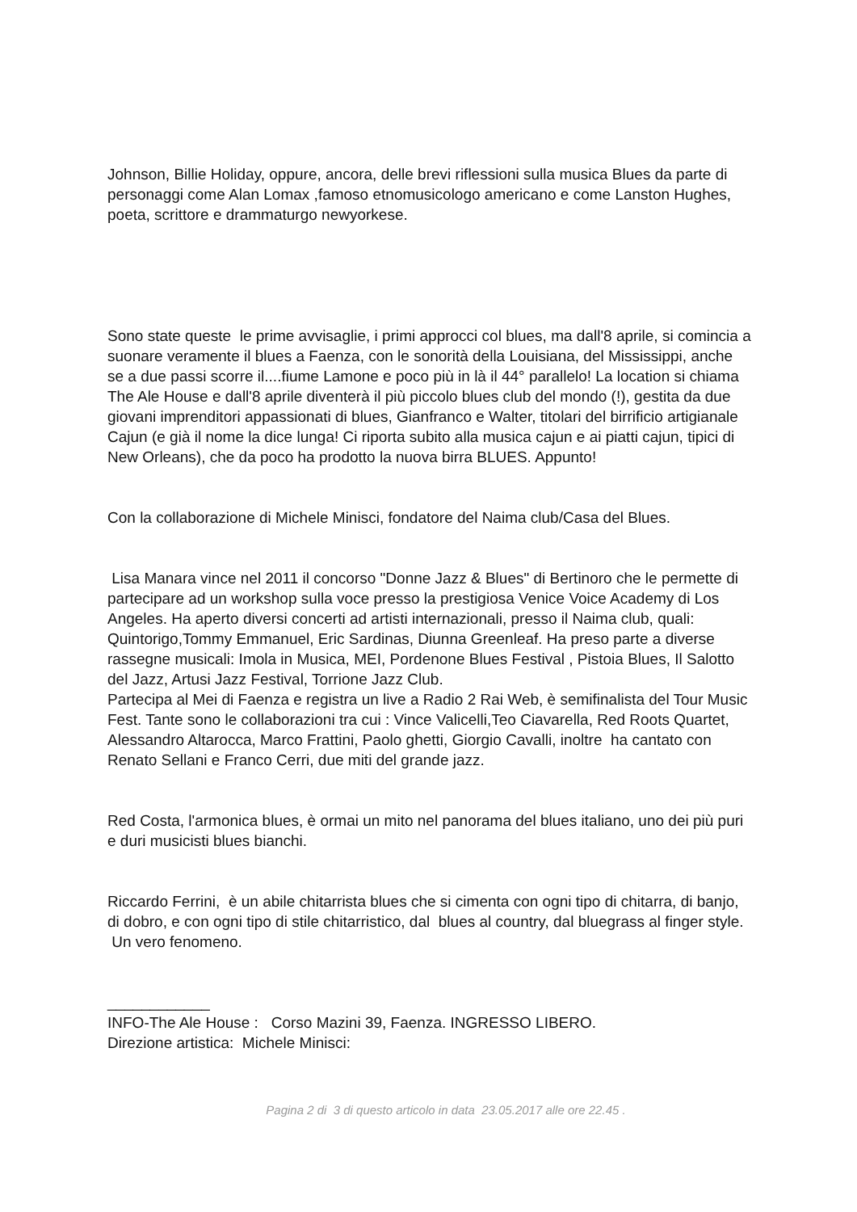Johnson, Billie Holiday, oppure, ancora, delle brevi riflessioni sulla musica Blues da parte di personaggi come Alan Lomax ,famoso etnomusicologo americano e come Lanston Hughes, poeta, scrittore e drammaturgo newyorkese.
Sono state queste le prime avvisaglie, i primi approcci col blues, ma dall'8 aprile, si comincia a suonare veramente il blues a Faenza, con le sonorità della Louisiana, del Mississippi, anche se a due passi scorre il....fiume Lamone e poco più in là il 44° parallelo! La location si chiama The Ale House e dall'8 aprile diventerà il più piccolo blues club del mondo (!), gestita da due giovani imprenditori appassionati di blues, Gianfranco e Walter, titolari del birrificio artigianale Cajun (e già il nome la dice lunga! Ci riporta subito alla musica cajun e ai piatti cajun, tipici di New Orleans), che da poco ha prodotto la nuova birra BLUES. Appunto!
Con la collaborazione di Michele Minisci, fondatore del Naima club/Casa del Blues.
Lisa Manara vince nel 2011 il concorso "Donne Jazz & Blues" di Bertinoro che le permette di partecipare ad un workshop sulla voce presso la prestigiosa Venice Voice Academy di Los Angeles. Ha aperto diversi concerti ad artisti internazionali, presso il Naima club, quali: Quintorigo,Tommy Emmanuel, Eric Sardinas, Diunna Greenleaf. Ha preso parte a diverse rassegne musicali: Imola in Musica, MEI, Pordenone Blues Festival , Pistoia Blues, Il Salotto del Jazz, Artusi Jazz Festival, Torrione Jazz Club.
Partecipa al Mei di Faenza e registra un live a Radio 2 Rai Web, è semifinalista del Tour Music Fest. Tante sono le collaborazioni tra cui : Vince Valicelli,Teo Ciavarella, Red Roots Quartet, Alessandro Altarocca, Marco Frattini, Paolo ghetti, Giorgio Cavalli, inoltre ha cantato con Renato Sellani e Franco Cerri, due miti del grande jazz.
Red Costa, l'armonica blues, è ormai un mito nel panorama del blues italiano, uno dei più puri e duri musicisti blues bianchi.
Riccardo Ferrini, è un abile chitarrista blues che si cimenta con ogni tipo di chitarra, di banjo, di dobro, e con ogni tipo di stile chitarristico, dal blues al country, dal bluegrass al finger style. Un vero fenomeno.
____________
INFO-The Ale House : Corso Mazini 39, Faenza. INGRESSO LIBERO.
Direzione artistica: Michele Minisci:
Pagina 2 di 3 di questo articolo in data 23.05.2017 alle ore 22.45 .